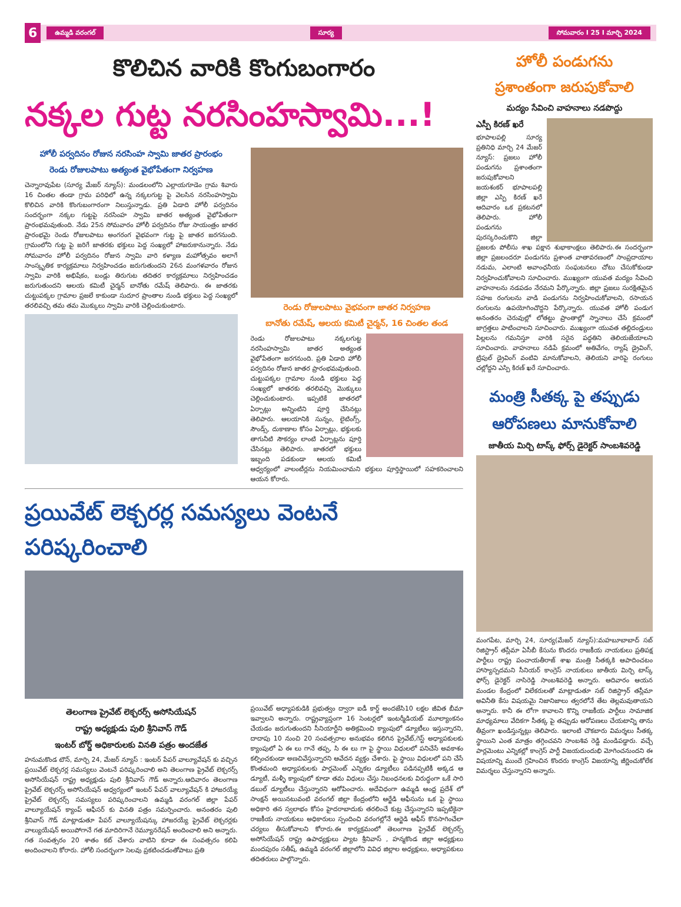6 ఉమ్మడి వరంగల్ సూర్య సోమవారం I 25 I మార్చి 2024
కొలిచిన వారికి కొంగుబంగారం
నక్కల గుట్ట నరసింహస్వామి...!
హోలీ పర్వదినం రోజున నరసింహ స్వామి జాతర ప్రారంభం
రెండు రోజులపాటు అత్యంత వైభోపేతంగా నిర్వహణ
చెన్నారావుపేట (సూర్య మేజర్ న్యూస్): మండలంలోని ఎల్లాయగూడెం గ్రామ శివారు 16 చింతల తండా గ్రామ పరిధిలో ఉన్న నక్కలగుట్ట పై వెలసిన నరసింహస్వామి కొలిచిన వారికి కొంగుబంగారంగా నిలుస్తున్నాడు. ప్రతి ఏడాది హోలీ పర్వదినం సందర్భంగా నక్కల గుట్టపై నరసింహ స్వామి జాతర అత్యంత వైభోపేతంగా ప్రారంభమవుతుంది. నేడు 25న సోమవారం హోలీ పర్వదినం రోజు సాయంత్రం జాతర ప్రారంభమై రెండు రోజులపాటు అంగరంగ వైభవంగా గుట్ట పై జాతర జరగనుంది. గ్రామంలోని గుట్ట పై జరిగే జాతరకు భక్తులు పెద్ద సంఖ్యలో హాజరుకానున్నారు. నేడు సోమవారం హోలీ పర్వదినం రోజున స్వామి వారి కళ్యాణ మహోత్సవం అలాగే సాంస్కృతిక కార్యక్రమాలు నిర్వహించడం జరుగుతుందని 26న మంగళవారం రోజున స్వామి వారికి అభిషేకం, బండ్లు తిరుగుట తదితర కార్యక్రమాలు నిర్వహించడం జరుగుతుందని ఆలయ కమిటీ చైర్మన్ బానోతు రమేష్ తెలిపారు. ఈ జాతరకు చుట్టుపక్కల గ్రామాల ప్రజలే కాకుండా సుదూర ప్రాంతాల నుండి భక్తులు పెద్ద సంఖ్యలో తరలివచ్చి తమ తమ మొక్కులు స్వామి వారికి చెల్లించుకుంటారు.
రెండు రోజులపాటు వైభవంగా జాతర నిర్వహణ
బానోతు రమేష్, ఆలయ కమిటీ చైర్మన్, 16 చింతల తండ
రెండు రోజులపాటు నక్కలగుట్ట నరసింహస్వామి జాతర అత్యంత వైభోపేతంగా జరగనుంది. ప్రతి ఏడాది హోలీ పర్వదినం రోజున జాతర ప్రారంభమవుతుంది. చుట్టుపక్కల గ్రామాల నుండి భక్తులు పెద్ద సంఖ్యలో జాతరకు తరలివచ్చి మొక్కులు చెల్లించుకుంటారు. ఇప్పటికే జాతరలో ఏర్పాట్లు అన్నింటిని పూర్తి చేసినట్లు తెలిపారు. ఆలయానికి సున్నం, లైటింగ్స్, సౌండ్స్, దుకాణాల కోసం ఏర్పాట్లు, భక్తులకు తాగునీటి సౌకర్యం లాంటి ఏర్పాట్లను పూర్తి చేసినట్లు తెలిపారు. జాతరలో భక్తులు ఇబ్బంది పడకుండా ఆలయ కమిటీ ఆధ్వర్యంలో వాలంటీర్లను నియమించామని భక్తులు పూర్తిస్థాయిలో సహకరించాలని ఆయన కోరారు.
ప్రయివేట్ లెక్చరర్ల సమస్యలు వెంటనే పరిష్కరించాలి
తెలంగాణ ప్రైవేట్ లెక్చరర్స్ అసోసియేషన్
రాష్ట్ర అధ్యక్షుడు పులి శ్రీనివాస్ గౌడ్
ఇంటర్ బోర్డ్ అధికారులకు వినతి పత్రం అందజేత
హనుమకొండ టౌన్, మార్చి 24, మేజర్ న్యూస్ : ఇంటర్ పేపర్ వాల్యూవేషన్ కు వచ్చిన ప్రయివేట్ లెక్చరర్ల సమస్యలు వెంటనే పరిష్కరించాలి అని తెలంగాణ ప్రైవేట్ లెక్చరర్స్ అసోసియేషన్ రాష్ట్ర అధ్యక్షుడు పులి శ్రీనివాస్ గౌడ్ అన్నారు.ఆదివారం తెలంగాణ ప్రైవేట్ లెక్చరర్స్ అసోసియేషన్ ఆధ్వర్యంలో ఇంటర్ పేపర్ వాల్యూవేషన్ కి హాజరయ్యే ప్రైవేట్ లెక్చరర్స్ సమస్యలు పరిష్కరించాలని ఉమ్మడి వరంగల్ జిల్లా పేపర్ వాల్యూయేషన్ క్యాంప్ ఆఫీసర్ కు వినతి పత్రం సమర్పించారు. అనంతరం పులి శ్రీనివాస్ గౌడ్ మాట్లాడుతూ పేపర్ వాల్యూయేషన్కు హాజరయ్యే ప్రైవేట్ లెక్చరర్లకు వాల్యుయేషన్ అయిపోగానే గత మాదిరిగానే రెమ్యూనరేషన్ అందించాలి అని అన్నారు. గత సంవత్సరం 20 శాతం కట్ చేశారు వాటిని కూడా ఈ సంవత్సరం కలిపి అందించాలని కోరారు. హోలీ సందర్భంగా సెలవు ప్రకటించడంతోపాటు ప్రతి
ప్రయివేట్ అధ్యాపకుడికి ప్రభుత్వం ద్వారా ఐడీ కార్డ్ అందజేసి10 లక్షల జీవిత బీమా ఇవ్వాలని అన్నారు. రాష్ట్రవ్యాప్తంగా 16 సెంటర్లలో ఇంటర్మీడియట్ మూల్యాంకనం చేయడం జరుగుతుందని సీనియార్టీని అతిక్రమించి క్యాంపులో డ్యూటీలు ఇస్తున్నారని, దాదాపు 10 నుంచి 20 సంవత్సరాల అనుభవం కలిగిన ప్రైవేట్,గెస్ట్ అధ్యాపకులకు క్యాంపులో ఏ ఈ లు గానే తప్ప, సి ఈ లు గా పై స్థాయి విధులలో పనిచేసే అవకాశం కల్పించకుండా అణచివేస్తున్నారని ఆవేదన వ్యక్తం చేశారు. పై స్థాయి విధులలో పని చేసే కొంతమంది అధ్యాపకులకు పార్లమెంట్ ఎన్నికల డ్యూటీలు పడినప్పటికీ అక్కడ ఆ డ్యూటీ, మళ్ళీ క్యాంపులో కూడా తమ విధులు చేస్తు నిబంధనలకు విరుద్ధంగా ఒకే సారి డబుల్ డ్యూటీలు చేస్తున్నారని ఆరోపించారు. అదేవిధంగా ఉమ్మడి ఆంధ్ర ప్రదేశ్ లో సాంక్షన్ అయినటువంటి వరంగల్ జిల్లా కేంద్రంలోని ఆర్జేడి ఆఫీసును ఒక పై స్థాయి అధికారి తన స్వలాభం కోసం హైదరాబాదుకు తరలించే కుట్ర చేస్తున్నారని ఇప్పటికైనా రాజకీయ నాయకులు అధికారులు స్పందించి వరంగల్లోనే ఆర్జెడి ఆఫీస్ కొనసాగించేలా చర్యలు తీసుకోవాలని కోరారు.ఈ కార్యక్రమంలో తెలంగాణ ప్రైవేట్ లెక్చరర్స్ అసోసియేషన్ రాష్ట్ర ఉపాధ్యక్షులు ప్యాట శ్రీనివాస్ , హన్మకొండ జిల్లా అధ్యక్షులు మందపురం సతీష్, ఉమ్మడి వరంగల్ జిల్లాలోని వివిధ జిల్లాల అధ్యక్షులు, అధ్యాపకులు తదితరులు పాల్గొన్నారు.
హోలీ పండుగను
ప్రశాంతంగా జరుపుకోవాలి
మద్యం సేవించి వాహనాలు నడపొద్దు
ఎస్పీ కిరణ్ ఖరే
భూపాలపల్లి సూర్య ప్రతినిధి మార్చి 24 మేజర్ న్యూస్: ప్రజలు హోలీ పండుగను ప్రశాంతంగా జరుపుకోవాలని జయశంకర్ భూపాలపల్లి జిల్లా ఎస్పి కిరణ్ ఖరే ఆదివారం ఒక ప్రకటనలో తెలిపారు. హోలీ పండుగను పురస్కరించుకొని జిల్లా ప్రజలకు పోలీసు శాఖ పక్షాన శుభాకాంక్షలు తెలిపారు.ఈ సందర్భంగా జిల్లా ప్రజలందరూ పండుగను ప్రశాంత వాతావరణంలో సాంప్రదాయాల నడుమ, ఎలాంటి అవాంఛనీయ సంఘటనలు చోటు చేసుకోకుండా నిర్వహించుకోవాలని సూచించారు. ముఖ్యంగా యువత మద్యం సేవించి వాహనాలను నడపడం నేరమని పేర్కొన్నారు. జిల్లా ప్రజలు సురక్షితమైన సహజ రంగులను వాడి పండుగను నిర్వహించుకోవాలని, రసాయన రంగులను ఉపయోగించొద్దని పేర్కొన్నారు. యువత హోలీ పండుగ అనంతరం చెరువుల్లో లోతట్టు ప్రాంతాల్లో స్నానాలు చేసే క్రమంలో జాగ్రత్తలు పాటించాలని సూచించారు. ముఖ్యంగా యువత తల్లిదండ్రులు పిల్లలను గమనిస్తూ వారికి సరైన పద్ధతిని తెలియజేయాలని సూచించారు. వాహనాలు నడిపే క్రమంలో అతివేగం, ర్యాష్ డ్రైవింగ్, ట్రిపుల్ డ్రైవింగ్ వంటివి మానుకోవాలని, తెలియని వారిపై రంగులు చల్లోద్దని ఎస్పి కిరణ్ ఖరే సూచించారు.
మంత్రి సీతక్క పై తప్పుడు
ఆరోపణలు మానుకోవాలి
జాతీయ మిర్చి టాస్క్ ఫోర్స్ డైరెక్టర్ సాంబశివరెడ్డి
మంగపేట, మార్చి 24, సూర్య(మేజర్ న్యూస్):మహబూబాబాద్ సబ్ రిజిస్ట్రార్ తస్లీమా ఏసీబీ కేసును కొందరు రాజకీయ నాయకులు ప్రతిపక్ష పార్టీలు రాష్ట్ర పంచాయతీరాజ్ శాఖ మంత్రి సీతక్కకి ఆపాదించటం హాస్యాస్పదమని సీనియర్ కాంగ్రెస్ నాయకులు జాతీయ మిర్చి టాస్క్ ఫోర్స్ డైరెక్టర్ నాసిరెడ్డి సాంబశివరెడ్డి అన్నారు. ఆదివారం ఆయన మండల కేంద్రంలో విలేకరులతో మాట్లాడుతూ సబ్ రిజిస్ట్రార్ తస్లీమా అవినీతి కేసు విషయమై నిజానిజాలు త్వరలోనే తేట తెల్లమవుతాయని అన్నారు. కానీ ఈ లోగా కావాలని కొన్ని రాజకీయ పార్టీలు సామాజిక మాధ్యమాలు వేదికగా సీతక్క పై తప్పుడు ఆరోపణలు చేయటాన్ని తాను తీవ్రంగా ఖండిస్తున్నట్లు తెలిపారు. ఇలాంటి చౌకబారు విమర్శలు సీతక్క స్థాయిని ఎంత మాత్రం తగ్గించవని సాంబశివ రెడ్డి మండిపడ్డారు. వచ్చే పార్లమెంటు ఎన్నికల్లో కాంగ్రెస్ పార్టీ విజయదుందుభి మోగించనుందని ఈ విషయాన్ని ముందే గ్రహించిన కొందరు కాంగ్రెస్ విజయాన్ని జీర్ణించుకోలేక విమర్శలు చేస్తున్నారని అన్నారు.